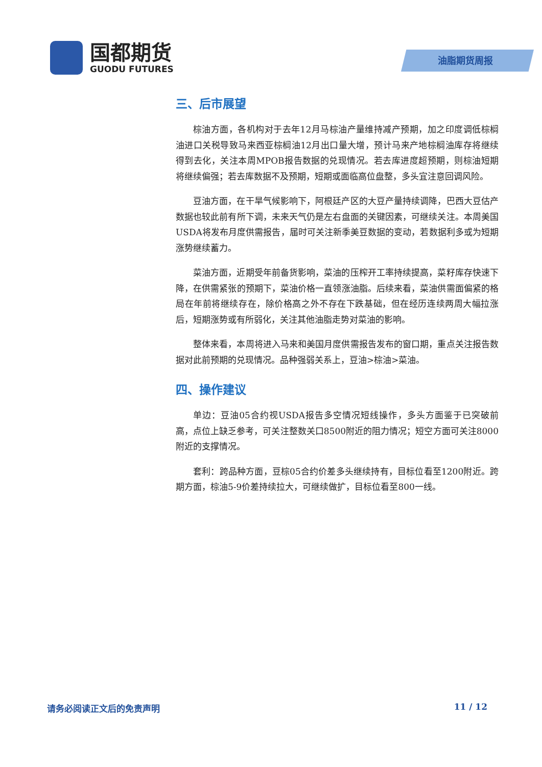国都期货
GUODU FUTURES
油脂期货周报
三、后市展望
棕油方面，各机构对于去年12月马棕油产量维持减产预期，加之印度调低棕榈油进口关税导致马来西亚棕榈油12月出口量大增，预计马来产地棕榈油库存将继续得到去化，关注本周MPOB报告数据的兑现情况。若去库进度超预期，则棕油短期将继续偏强；若去库数据不及预期，短期或面临高位盘整，多头宜注意回调风险。
豆油方面，在干旱气候影响下，阿根廷产区的大豆产量持续调降，巴西大豆估产数据也较此前有所下调，未来天气仍是左右盘面的关键因素，可继续关注。本周美国USDA将发布月度供需报告，届时可关注新季美豆数据的变动，若数据利多或为短期涨势继续蓄力。
菜油方面，近期受年前备货影响，菜油的压榨开工率持续提高，菜籽库存快速下降，在供需紧张的预期下，菜油价格一直领涨油脂。后续来看，菜油供需面偏紧的格局在年前将继续存在，除价格高之外不存在下跌基础，但在经历连续两周大幅拉涨后，短期涨势或有所弱化，关注其他油脂走势对菜油的影响。
整体来看，本周将进入马来和美国月度供需报告发布的窗口期，重点关注报告数据对此前预期的兑现情况。品种强弱关系上，豆油>棕油>菜油。
四、操作建议
单边：豆油05合约视USDA报告多空情况短线操作，多头方面鉴于已突破前高，点位上缺乏参考，可关注整数关口8500附近的阻力情况；短空方面可关注8000附近的支撑情况。
套利：跨品种方面，豆棕05合约价差多头继续持有，目标位看至1200附近。跨期方面，棕油5-9价差持续拉大，可继续做扩，目标位看至800一线。
请务必阅读正文后的免责声明 11 / 12